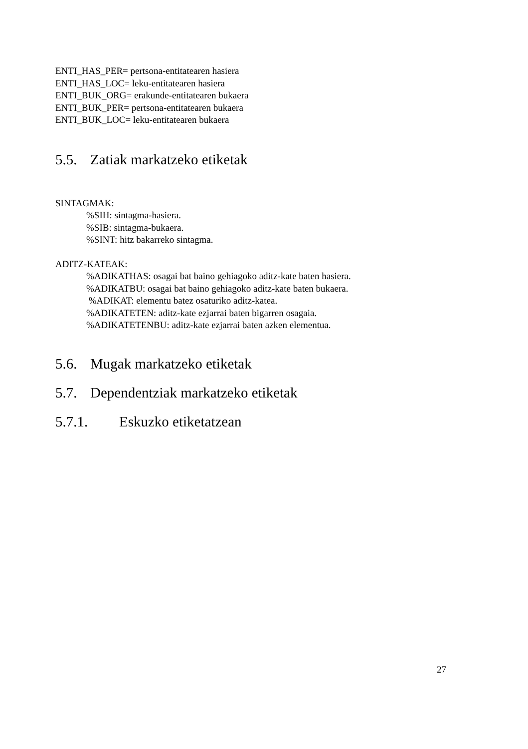ENTI_HAS_PER= pertsona-entitatearen hasiera
ENTI_HAS_LOC= leku-entitatearen hasiera
ENTI_BUK_ORG= erakunde-entitatearen bukaera
ENTI_BUK_PER= pertsona-entitatearen bukaera
ENTI_BUK_LOC= leku-entitatearen bukaera
5.5. Zatiak markatzeko etiketak
SINTAGMAK:
%SIH: sintagma-hasiera.
%SIB: sintagma-bukaera.
%SINT: hitz bakarreko sintagma.
ADITZ-KATEAK:
%ADIKATHAS: osagai bat baino gehiagoko aditz-kate baten hasiera.
%ADIKATBU: osagai bat baino gehiagoko aditz-kate baten bukaera.
%ADIKAT: elementu batez osaturiko aditz-katea.
%ADIKATETEN: aditz-kate ezjarrai baten bigarren osagaia.
%ADIKATETENBU: aditz-kate ezjarrai baten azken elementua.
5.6. Mugak markatzeko etiketak
5.7. Dependentziak markatzeko etiketak
5.7.1. Eskuzko etiketatzean
27